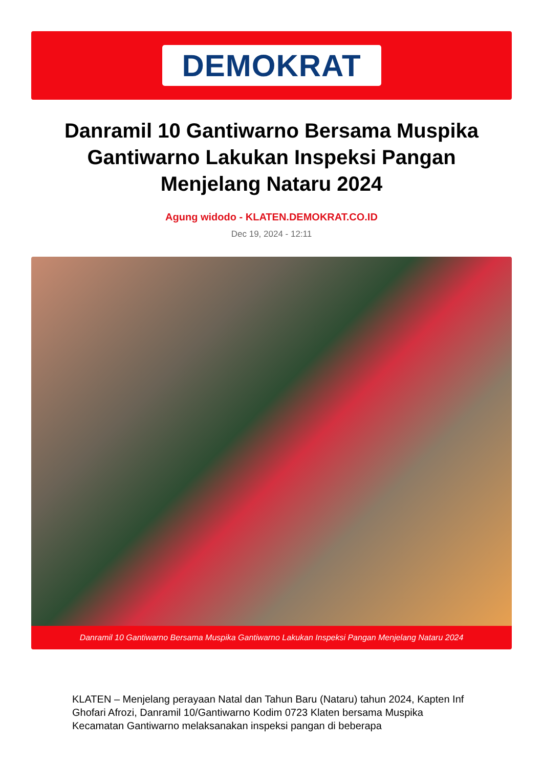DEMOKRAT
Danramil 10 Gantiwarno Bersama Muspika Gantiwarno Lakukan Inspeksi Pangan Menjelang Nataru 2024
Agung widodo - KLATEN.DEMOKRAT.CO.ID
Dec 19, 2024 - 12:11
Danramil 10 Gantiwarno Bersama Muspika Gantiwarno Lakukan Inspeksi Pangan Menjelang Nataru 2024
KLATEN – Menjelang perayaan Natal dan Tahun Baru (Nataru) tahun 2024, Kapten Inf Ghofari Afrozi, Danramil 10/Gantiwarno Kodim 0723 Klaten bersama Muspika Kecamatan Gantiwarno melaksanakan inspeksi pangan di beberapa